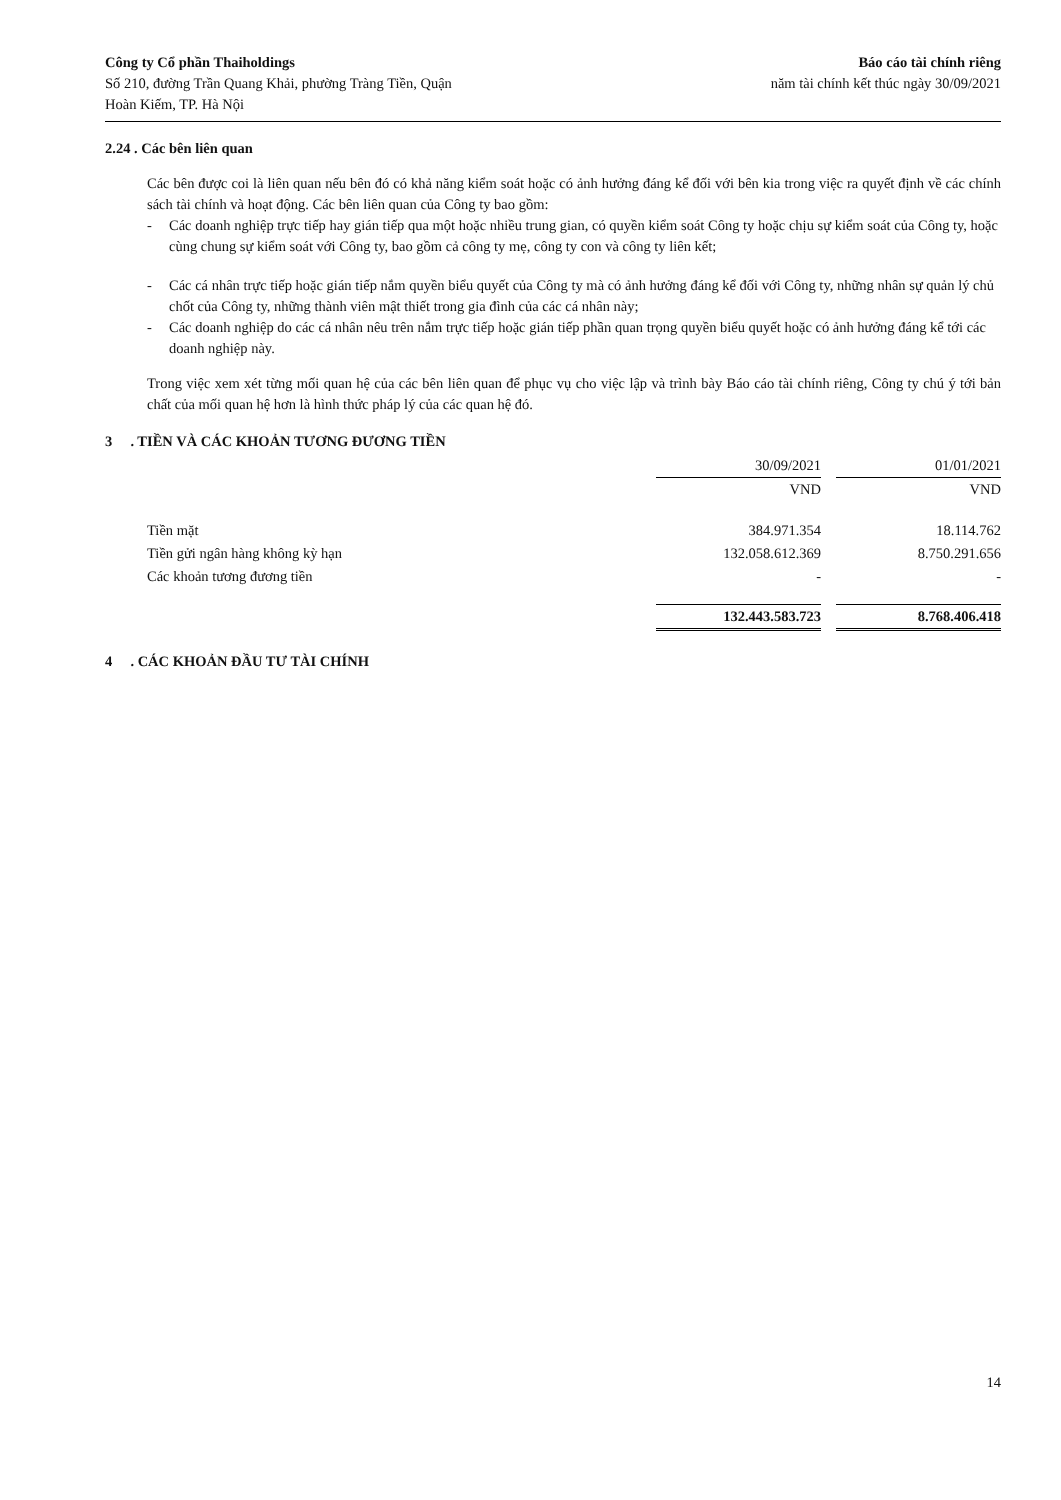Công ty Cổ phần Thaiholdings
Số 210, đường Trần Quang Khải, phường Tràng Tiền, Quận
Hoàn Kiếm, TP. Hà Nội
Báo cáo tài chính riêng
năm tài chính kết thúc ngày 30/09/2021
2.24 . Các bên liên quan
Các bên được coi là liên quan nếu bên đó có khả năng kiểm soát hoặc có ảnh hưởng đáng kể đối với bên kia trong việc ra quyết định về các chính sách tài chính và hoạt động. Các bên liên quan của Công ty bao gồm:
- Các doanh nghiệp trực tiếp hay gián tiếp qua một hoặc nhiều trung gian, có quyền kiểm soát Công ty hoặc chịu sự kiểm soát của Công ty, hoặc cùng chung sự kiểm soát với Công ty, bao gồm cả công ty mẹ, công ty con và công ty liên kết;
- Các cá nhân trực tiếp hoặc gián tiếp nắm quyền biểu quyết của Công ty mà có ảnh hưởng đáng kể đối với Công ty, những nhân sự quản lý chủ chốt của Công ty, những thành viên mật thiết trong gia đình của các cá nhân này;
- Các doanh nghiệp do các cá nhân nêu trên nắm trực tiếp hoặc gián tiếp phần quan trọng quyền biểu quyết hoặc có ảnh hưởng đáng kể tới các doanh nghiệp này.
Trong việc xem xét từng mối quan hệ của các bên liên quan để phục vụ cho việc lập và trình bày Báo cáo tài chính riêng, Công ty chú ý tới bản chất của mối quan hệ hơn là hình thức pháp lý của các quan hệ đó.
3 . TIỀN VÀ CÁC KHOẢN TƯƠNG ĐƯƠNG TIỀN
| | 30/09/2021 | | 01/01/2021 |
| | VND | | VND |
| Tiền mặt | 384.971.354 | | 18.114.762 |
| Tiền gửi ngân hàng không kỳ hạn | 132.058.612.369 | | 8.750.291.656 |
| Các khoản tương đương tiền | - | | - |
| | 132.443.583.723 | | 8.768.406.418 |
4 . CÁC KHOẢN ĐẦU TƯ TÀI CHÍNH
14